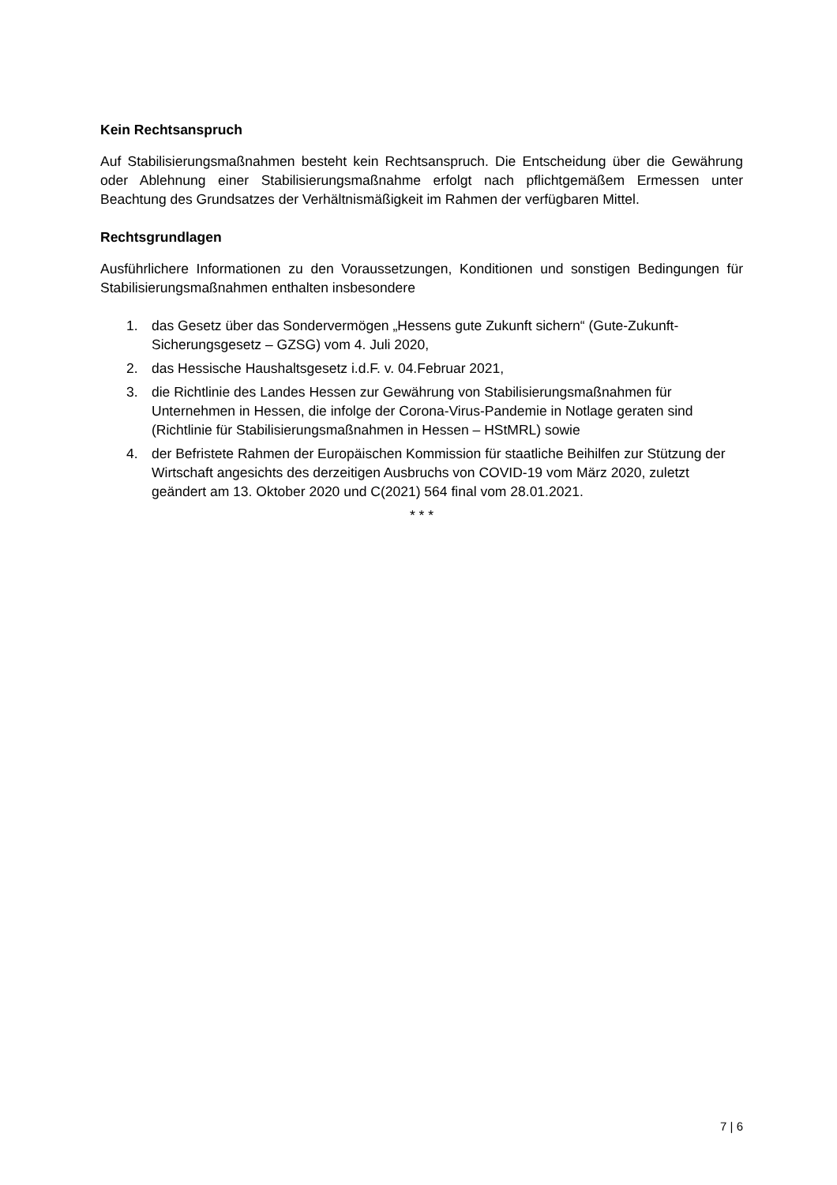Kein Rechtsanspruch
Auf Stabilisierungsmaßnahmen besteht kein Rechtsanspruch. Die Entscheidung über die Gewährung oder Ablehnung einer Stabilisierungsmaßnahme erfolgt nach pflichtgemäßem Ermessen unter Beachtung des Grundsatzes der Verhältnismäßigkeit im Rahmen der verfügbaren Mittel.
Rechtsgrundlagen
Ausführlichere Informationen zu den Voraussetzungen, Konditionen und sonstigen Bedingungen für Stabilisierungsmaßnahmen enthalten insbesondere
1. das Gesetz über das Sondervermögen „Hessens gute Zukunft sichern“ (Gute-Zukunft-Sicherungsgesetz – GZSG) vom 4. Juli 2020,
2. das Hessische Haushaltsgesetz i.d.F. v. 04.Februar 2021,
3. die Richtlinie des Landes Hessen zur Gewährung von Stabilisierungsmaßnahmen für Unternehmen in Hessen, die infolge der Corona-Virus-Pandemie in Notlage geraten sind (Richtlinie für Stabilisierungsmaßnahmen in Hessen – HStMRL) sowie
4. der Befristete Rahmen der Europäischen Kommission für staatliche Beihilfen zur Stützung der Wirtschaft angesichts des derzeitigen Ausbruchs von COVID-19 vom März 2020, zuletzt geändert am 13. Oktober 2020 und C(2021) 564 final vom 28.01.2021.
* * *
7 | 6